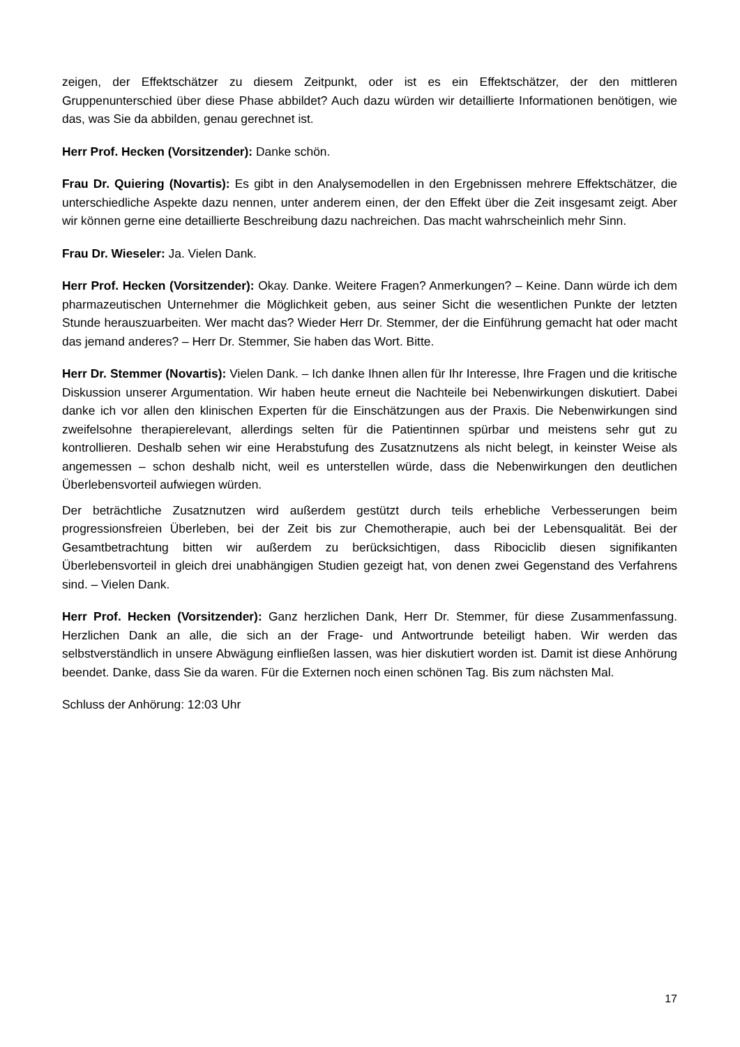zeigen, der Effektschätzer zu diesem Zeitpunkt, oder ist es ein Effektschätzer, der den mittleren Gruppenunterschied über diese Phase abbildet? Auch dazu würden wir detaillierte Informationen benötigen, wie das, was Sie da abbilden, genau gerechnet ist.
Herr Prof. Hecken (Vorsitzender): Danke schön.
Frau Dr. Quiering (Novartis): Es gibt in den Analysemodellen in den Ergebnissen mehrere Effektschätzer, die unterschiedliche Aspekte dazu nennen, unter anderem einen, der den Effekt über die Zeit insgesamt zeigt. Aber wir können gerne eine detaillierte Beschreibung dazu nachreichen. Das macht wahrscheinlich mehr Sinn.
Frau Dr. Wieseler: Ja. Vielen Dank.
Herr Prof. Hecken (Vorsitzender): Okay. Danke. Weitere Fragen? Anmerkungen? – Keine. Dann würde ich dem pharmazeutischen Unternehmer die Möglichkeit geben, aus seiner Sicht die wesentlichen Punkte der letzten Stunde herauszuarbeiten. Wer macht das? Wieder Herr Dr. Stemmer, der die Einführung gemacht hat oder macht das jemand anderes? – Herr Dr. Stemmer, Sie haben das Wort. Bitte.
Herr Dr. Stemmer (Novartis): Vielen Dank. – Ich danke Ihnen allen für Ihr Interesse, Ihre Fragen und die kritische Diskussion unserer Argumentation. Wir haben heute erneut die Nachteile bei Nebenwirkungen diskutiert. Dabei danke ich vor allen den klinischen Experten für die Einschätzungen aus der Praxis. Die Nebenwirkungen sind zweifelsohne therapierelevant, allerdings selten für die Patientinnen spürbar und meistens sehr gut zu kontrollieren. Deshalb sehen wir eine Herabstufung des Zusatznutzens als nicht belegt, in keinster Weise als angemessen – schon deshalb nicht, weil es unterstellen würde, dass die Nebenwirkungen den deutlichen Überlebensvorteil aufwiegen würden.
Der beträchtliche Zusatznutzen wird außerdem gestützt durch teils erhebliche Verbesserungen beim progressionsfreien Überleben, bei der Zeit bis zur Chemotherapie, auch bei der Lebensqualität. Bei der Gesamtbetrachtung bitten wir außerdem zu berücksichtigen, dass Ribociclib diesen signifikanten Überlebensvorteil in gleich drei unabhängigen Studien gezeigt hat, von denen zwei Gegenstand des Verfahrens sind. – Vielen Dank.
Herr Prof. Hecken (Vorsitzender): Ganz herzlichen Dank, Herr Dr. Stemmer, für diese Zusammenfassung. Herzlichen Dank an alle, die sich an der Frage- und Antwortrunde beteiligt haben. Wir werden das selbstverständlich in unsere Abwägung einfließen lassen, was hier diskutiert worden ist. Damit ist diese Anhörung beendet. Danke, dass Sie da waren. Für die Externen noch einen schönen Tag. Bis zum nächsten Mal.
Schluss der Anhörung: 12:03 Uhr
17